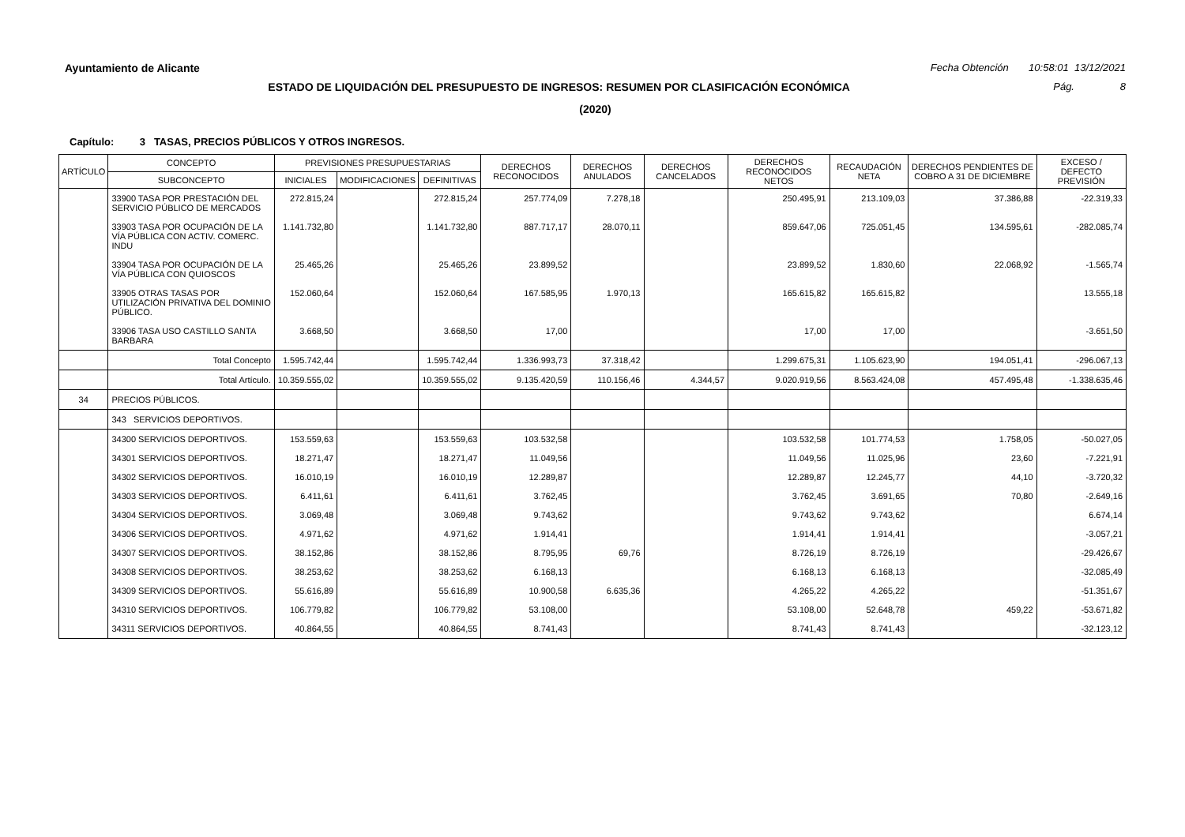Ayuntamiento de Alicante Fecha Obtención 10:58:01 13/12/2021
ESTADO DE LIQUIDACIÓN DEL PRESUPUESTO DE INGRESOS: RESUMEN POR CLASIFICACIÓN ECONÓMICA Pág. 8
(2020)
Capítulo: 3 TASAS, PRECIOS PÚBLICOS Y OTROS INGRESOS.
| ARTÍCULO | CONCEPTO | PREVISIONES PRESUPUESTARIAS | | | DERECHOS RECONOCIDOS | DERECHOS ANULADOS | DERECHOS CANCELADOS | DERECHOS RECONOCIDOS NETOS | RECAUDACIÓN NETA | DERECHOS PENDIENTES DE COBRO A 31 DE DICIEMBRE | EXCESO / DEFECTO PREVISIÓN |
| --- | --- | --- | --- | --- | --- | --- | --- | --- | --- | --- | --- |
| | SUBCONCEPTO | INICIALES | MODIFICACIONES | DEFINITIVAS | | | | | | | |
| | 33900 TASA POR PRESTACIÓN DEL SERVICIO PÚBLICO DE MERCADOS | 272.815,24 | | 272.815,24 | 257.774,09 | 7.278,18 | | 250.495,91 | 213.109,03 | 37.386,88 | -22.319,33 |
| | 33903 TASA POR OCUPACIÓN DE LA VÍA PÚBLICA CON ACTIV. COMERC. INDU | 1.141.732,80 | | 1.141.732,80 | 887.717,17 | 28.070,11 | | 859.647,06 | 725.051,45 | 134.595,61 | -282.085,74 |
| | 33904 TASA POR OCUPACIÓN DE LA VÍA PÚBLICA CON QUIOSCOS | 25.465,26 | | 25.465,26 | 23.899,52 | | | 23.899,52 | 1.830,60 | 22.068,92 | -1.565,74 |
| | 33905 OTRAS TASAS POR UTILIZACIÓN PRIVATIVA DEL DOMINIO PÚBLICO. | 152.060,64 | | 152.060,64 | 167.585,95 | 1.970,13 | | 165.615,82 | 165.615,82 | | 13.555,18 |
| | 33906 TASA USO CASTILLO SANTA BARBARA | 3.668,50 | | 3.668,50 | 17,00 | | | 17,00 | 17,00 | | -3.651,50 |
| | Total Concepto | 1.595.742,44 | | 1.595.742,44 | 1.336.993,73 | 37.318,42 | | 1.299.675,31 | 1.105.623,90 | 194.051,41 | -296.067,13 |
| | Total Artículo. | 10.359.555,02 | | 10.359.555,02 | 9.135.420,59 | 110.156,46 | 4.344,57 | 9.020.919,56 | 8.563.424,08 | 457.495,48 | -1.338.635,46 |
| 34 | PRECIOS PÚBLICOS. | | | | | | | | | | |
| | 343 SERVICIOS DEPORTIVOS. | | | | | | | | | | |
| | 34300 SERVICIOS DEPORTIVOS. | 153.559,63 | | 153.559,63 | 103.532,58 | | | 103.532,58 | 101.774,53 | 1.758,05 | -50.027,05 |
| | 34301 SERVICIOS DEPORTIVOS. | 18.271,47 | | 18.271,47 | 11.049,56 | | | 11.049,56 | 11.025,96 | 23,60 | -7.221,91 |
| | 34302 SERVICIOS DEPORTIVOS. | 16.010,19 | | 16.010,19 | 12.289,87 | | | 12.289,87 | 12.245,77 | 44,10 | -3.720,32 |
| | 34303 SERVICIOS DEPORTIVOS. | 6.411,61 | | 6.411,61 | 3.762,45 | | | 3.762,45 | 3.691,65 | 70,80 | -2.649,16 |
| | 34304 SERVICIOS DEPORTIVOS. | 3.069,48 | | 3.069,48 | 9.743,62 | | | 9.743,62 | 9.743,62 | | 6.674,14 |
| | 34306 SERVICIOS DEPORTIVOS. | 4.971,62 | | 4.971,62 | 1.914,41 | | | 1.914,41 | 1.914,41 | | -3.057,21 |
| | 34307 SERVICIOS DEPORTIVOS. | 38.152,86 | | 38.152,86 | 8.795,95 | 69,76 | | 8.726,19 | 8.726,19 | | -29.426,67 |
| | 34308 SERVICIOS DEPORTIVOS. | 38.253,62 | | 38.253,62 | 6.168,13 | | | 6.168,13 | 6.168,13 | | -32.085,49 |
| | 34309 SERVICIOS DEPORTIVOS. | 55.616,89 | | 55.616,89 | 10.900,58 | 6.635,36 | | 4.265,22 | 4.265,22 | | -51.351,67 |
| | 34310 SERVICIOS DEPORTIVOS. | 106.779,82 | | 106.779,82 | 53.108,00 | | | 53.108,00 | 52.648,78 | 459,22 | -53.671,82 |
| | 34311 SERVICIOS DEPORTIVOS. | 40.864,55 | | 40.864,55 | 8.741,43 | | | 8.741,43 | 8.741,43 | | -32.123,12 |